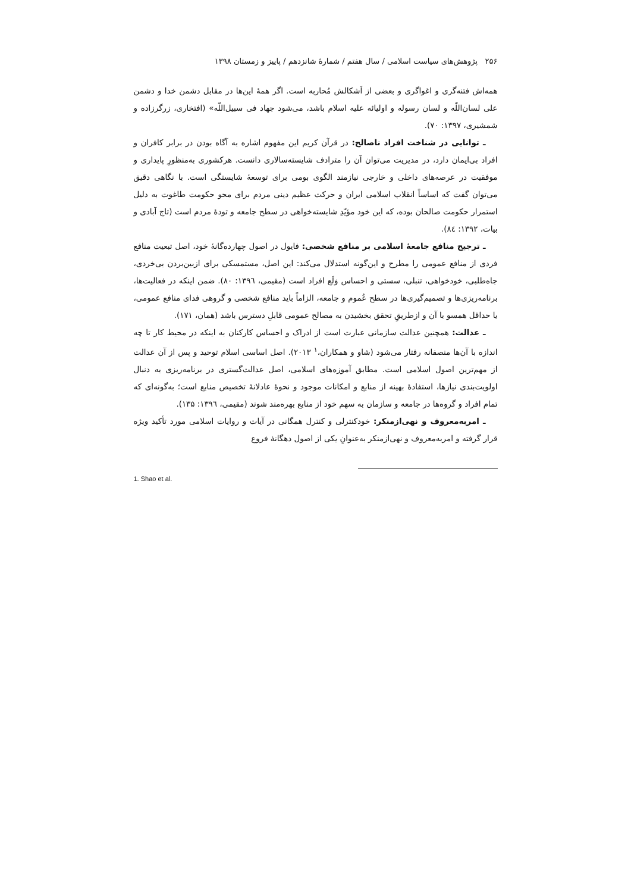۲۵۶ پژوهش‌های سیاست اسلامی / سال هفتم / شمارهٔ شانزدهم / پاییز و زمستان ۱۳۹۸
همه‌اش فتنه‌گری و اغواگری و بعضی از اَشکالش مُحاربه است. اگر همهٔ این‌ها در مقابل دشمن خدا و دشمن علی لسان‌اللّه و لسان رسوله و اولیائه علیه اسلام باشد، می‌شود جهاد فی سبیل‌اللّه» (افتخاری، زرگرزاده و شمشیری، ۱۳۹۷: ۷۰).
ـ توانایی در شناخت افراد ناصالح: در قرآن کریم این مفهوم اشاره به آگاه بودن در برابر کافران و افراد بی‌ایمان دارد، در مدیریت می‌توان آن را مترادف شایسته‌سالاری دانست. هرکشوری به‌منظورِ پایداری و موفقیت در عرصه‌های داخلی و خارجی نیازمند الگوی بومی برای توسعهٔ شایستگی است. با نگاهی دقیق می‌توان گفت که اساساً انقلاب اسلامی ایران و حرکت عظیم دینی مردم برای محو حکومت طاغوت به دلیل استمرار حکومت صالحان بوده، که این خود مؤیّدِ شایسته‌خواهی در سطح جامعه و تودهٔ مردم است (تاج آبادی و بیات، ۱۳۹۲: ۸٤).
ـ ترجیح منافع جامعهٔ اسلامی بر منافع شخصی: فایول در اصول چهارده‌گانهٔ خود، اصل تبعیت منافع فردی از منافع عمومی را مطرح و این‌گونه استدلال می‌کند: این اصل، مستمسکی برای ازبین‌بردن بی‌خردی، جاه‌طلبی، خودخواهی، تنبلی، سستی و احساس وَلَع افراد است (مقیمی، ۱۳۹٦: ۸۰). ضمن اینکه در فعالیت‌ها، برنامه‌ریزی‌ها و تصمیم‌گیری‌ها در سطح عُموم و جامعه، الزاماً باید منافع شخصی و گروهی فدای منافع عمومی، یا حداقل همسو با آن و ازطریقِ تحقق بخشیدن به مصالح عمومی قابلِ دسترس باشد (همان، ۱۷۱).
ـ عدالت: همچنین عدالت سازمانی عبارت است از ادراک و احساس کارکنان به اینکه در محیط کار تا چه اندازه با آن‌ها منصفانه رفتار می‌شود (شاو و همکاران،<sup>۱</sup> ۲۰۱۳). اصل اساسی اسلام توحید و پس از آن عدالت از مهم‌ترین اصول اسلامی است. مطابق آموزه‌های اسلامی، اصل عدالت‌گستری در برنامه‌ریزی به دنبال اولویت‌بندی نیازها، استفادهٔ بهینه از منابع و امکانات موجود و نحوهٔ عادلانهٔ تخصیص منابع است؛ به‌گونه‌ای که تمام افراد و گروه‌ها در جامعه و سازمان به سهم خود از منابع بهره‌مند شوند (مقیمی، ۱۳۹٦: ۱۳۵).
ـ امربه‌معروف و نهی‌ازمنکر: خودکنترلی و کنترل همگانی در آیات و روایات اسلامی مورد تأکید ویژه قرار گرفته و امربه‌معروف و نهی‌ازمنکر به‌عنوانِ یکی از اصول دهگانهٔ فروع
1. Shao et al.